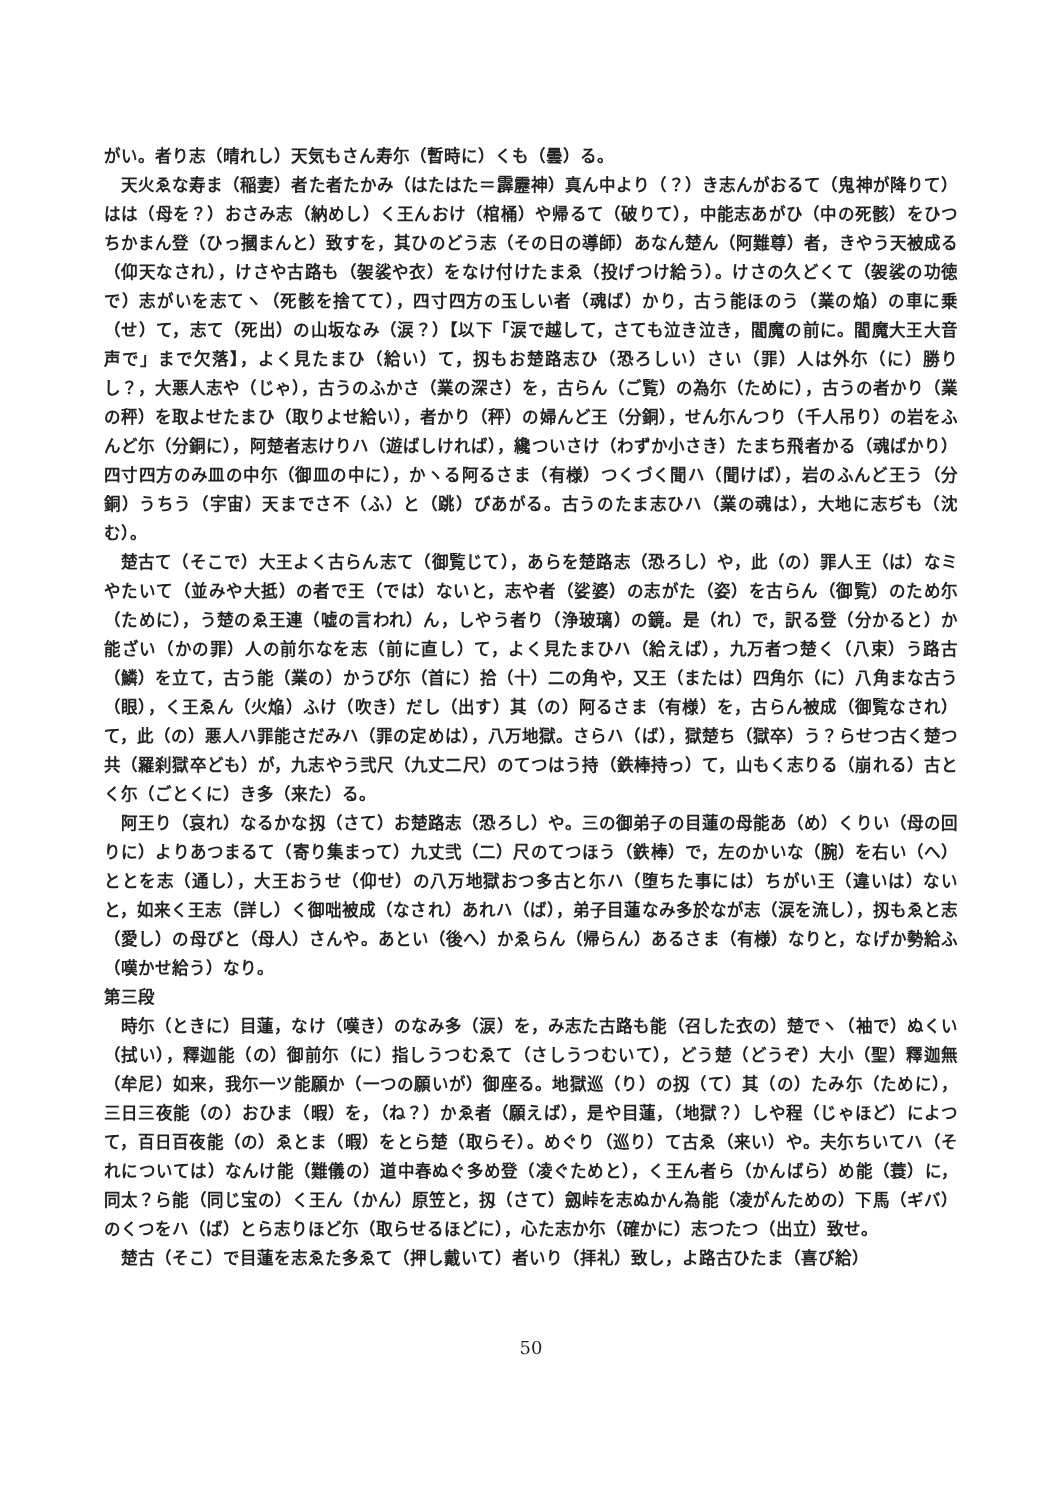がい。者り志（晴れし）天気もさん寿尓（暫時に）くも（曇）る。
天火ゑな寿ま（稲妻）者た者たかみ（はたはた＝霹靂神）真ん中より（？）き志んがおるて（鬼神が降りて）はは（母を？）おさみ志（納めし）く王んおけ（棺桶）や帰るて（破りて），中能志あがひ（中の死骸）をひつちかまん登（ひっ摑まんと）致すを，其ひのどう志（その日の導師）あなん楚ん（阿難尊）者，きやう天被成る（仰天なされ），けさや古路も（袈裟や衣）をなけ付けたまゑ（投げつけ給う）。けさの久どくて（袈裟の功徳で）志がいを志てヽ（死骸を捨てて），四寸四方の玉しい者（魂ば）かり，古う能ほのう（業の焔）の車に乗（せ）て，志て（死出）の山坂なみ（涙？）【以下「涙で越して，さても泣き泣き，閻魔の前に。閻魔大王大音声で」まで欠落】，よく見たまひ（給い）て，扨もお楚路志ひ（恐ろしい）さい（罪）人は外尓（に）勝りし？，大悪人志や（じゃ），古うのふかさ（業の深さ）を，古らん（ご覧）の為尓（ために），古うの者かり（業の秤）を取よせたまひ（取りよせ給い），者かり（秤）の婦んど王（分銅），せん尓んつり（千人吊り）の岩をふんど尓（分銅に），阿楚者志けりハ（遊ばしければ），纔ついさけ（わずか小さき）たまち飛者かる（魂ばかり）四寸四方のみ皿の中尓（御皿の中に），かヽる阿るさま（有様）つくづく聞ハ（聞けば），岩のふんど王う（分銅）うちう（宇宙）天までさ不（ふ）と（跳）びあがる。古うのたま志ひハ（業の魂は），大地に志ぢも（沈む）。
楚古て（そこで）大王よく古らん志て（御覧じて），あらを楚路志（恐ろし）や，此（の）罪人王（は）なミやたいて（並みや大抵）の者で王（では）ないと，志や者（娑婆）の志がた（姿）を古らん（御覧）のため尓（ために），う楚のゑ王連（嘘の言われ）ん，しやう者り（浄玻璃）の鏡。是（れ）で，訳る登（分かると）か能ざい（かの罪）人の前尓なを志（前に直し）て，よく見たまひハ（給えば），九万者つ楚く（八束）う路古（鱗）を立て，古う能（業の）かうび尓（首に）拾（十）二の角や，又王（または）四角尓（に）八角まな古う（眼），く王ゑん（火焔）ふけ（吹き）だし（出す）其（の）阿るさま（有様）を，古らん被成（御覧なされ）て，此（の）悪人ハ罪能さだみハ（罪の定めは），八万地獄。さらハ（ば），獄楚ち（獄卒）う？らせつ古く楚つ共（羅刹獄卒ども）が，九志やう弐尺（九丈二尺）のてつはう持（鉄棒持っ）て，山もく志りる（崩れる）古とく尓（ごとくに）き多（来た）る。
阿王り（哀れ）なるかな扨（さて）お楚路志（恐ろし）や。三の御弟子の目蓮の母能あ（め）くりい（母の回りに）よりあつまるて（寄り集まって）九丈弐（二）尺のてつほう（鉄棒）で，左のかいな（腕）を右い（へ）ととを志（通し），大王おうせ（仰せ）の八万地獄おつ多古と尓ハ（堕ちた事には）ちがい王（違いは）ないと，如来く王志（詳し）く御咄被成（なされ）あれハ（ば），弟子目蓮なみ多於なが志（涙を流し），扨もゑと志（愛し）の母びと（母人）さんや。あとい（後へ）かゑらん（帰らん）あるさま（有様）なりと，なげか勢給ふ（嘆かせ給う）なり。
第三段
時尓（ときに）目蓮，なけ（嘆き）のなみ多（涙）を，み志た古路も能（召した衣の）楚でヽ（袖で）ぬくい（拭い），釋迦能（の）御前尓（に）指しうつむゑて（さしうつむいて），どう楚（どうぞ）大小（聖）釋迦無（牟尼）如来，我尓一ツ能願か（一つの願いが）御座る。地獄巡（り）の扨（て）其（の）たみ尓（ために），三日三夜能（の）おひま（暇）を，（ね？）かゑ者（願えば），是や目蓮，（地獄？）しや程（じゃほど）によつて，百日百夜能（の）ゑとま（暇）をとら楚（取らそ）。めぐり（巡り）て古ゑ（来い）や。夫尓ちいてハ（それについては）なんけ能（難儀の）道中春ぬぐ多め登（凌ぐためと），く王ん者ら（かんばら）め能（蓑）に，同太？ら能（同じ宝の）く王ん（かん）原笠と，扨（さて）劔峠を志ぬかん為能（凌がんための）下馬（ギバ）のくつをハ（ば）とら志りほど尓（取らせるほどに），心た志か尓（確かに）志つたつ（出立）致せ。
楚古（そこ）で目蓮を志ゑた多ゑて（押し戴いて）者いり（拝礼）致し，よ路古ひたま（喜び給）
50